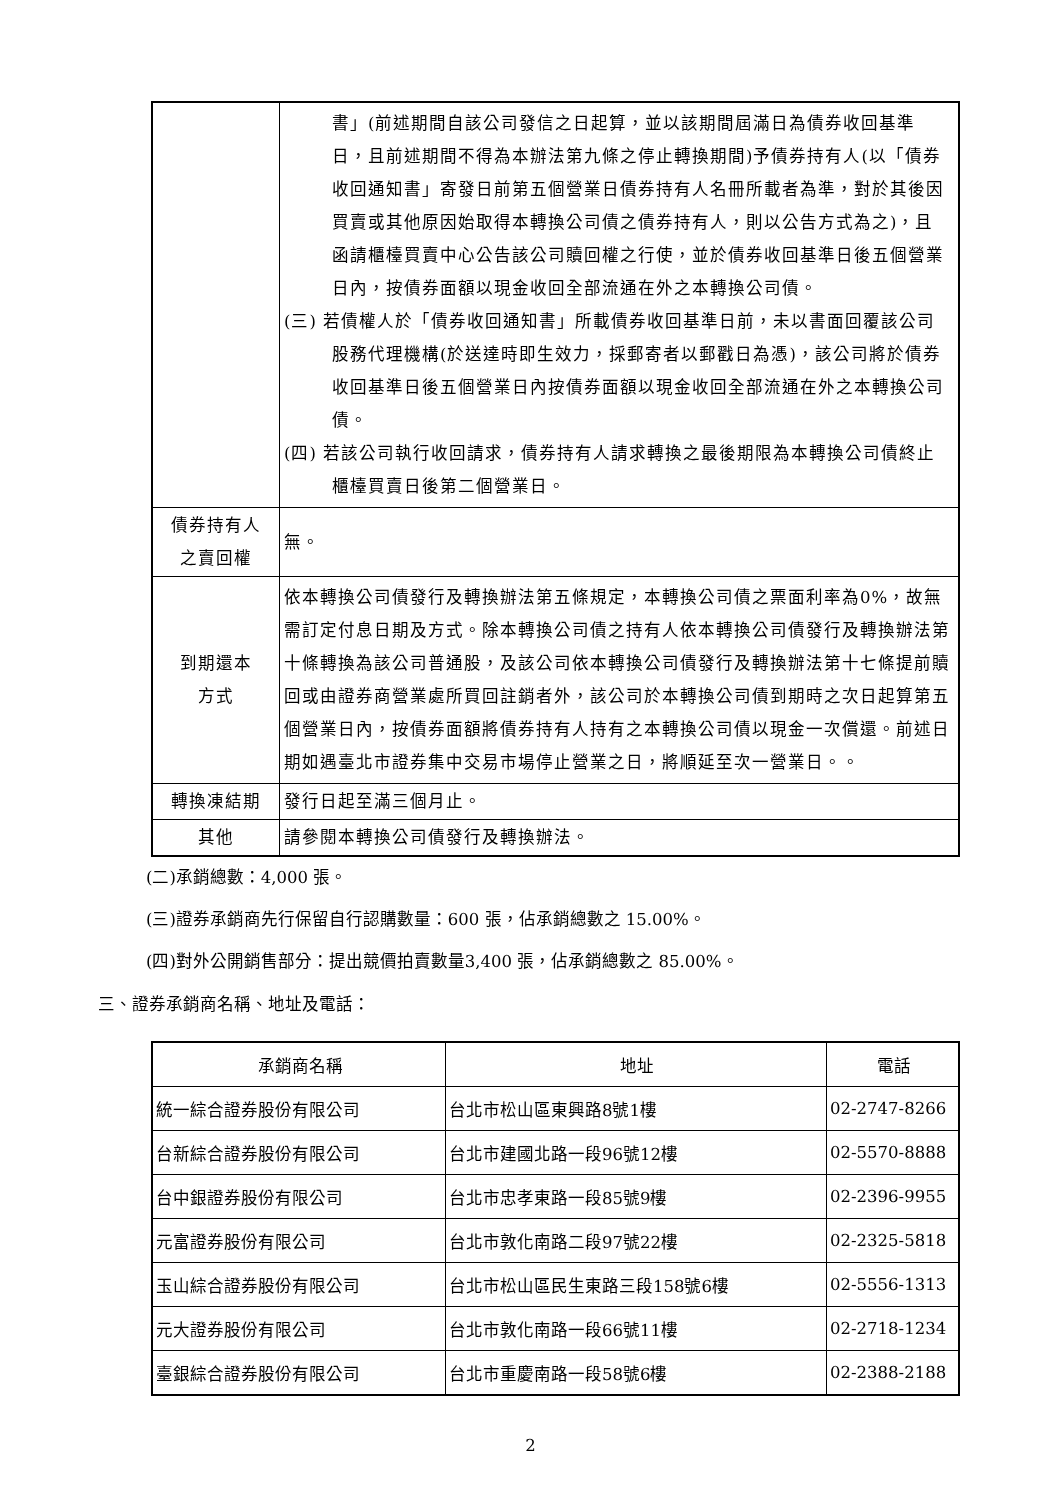| | 書」(前述期間自該公司發信之日起算，並以該期間屆滿日為債券收回基準日，且前述期間不得為本辦法第九條之停止轉換期間)予債券持有人(以「債券收回通知書」寄發日前第五個營業日債券持有人名冊所載者為準，對於其後因買賣或其他原因始取得本轉換公司債之債券持有人，則以公告方式為之)，且函請櫃檯買賣中心公告該公司贖回權之行使，並於債券收回基準日後五個營業日內，按債券面額以現金收回全部流通在外之本轉換公司債。 (三) 若債權人於「債券收回通知書」所載債券收回基準日前，未以書面回覆該公司股務代理機構(於送達時即生效力，採郵寄者以郵戳日為憑)，該公司將於債券收回基準日後五個營業日內按債券面額以現金收回全部流通在外之本轉換公司債。 (四) 若該公司執行收回請求，債券持有人請求轉換之最後期限為本轉換公司債終止櫃檯買賣日後第二個營業日。 |
| 債券持有人 之賣回權 | 無。 |
| 到期還本 方式 | 依本轉換公司債發行及轉換辦法第五條規定，本轉換公司債之票面利率為0%，故無需訂定付息日期及方式。除本轉換公司債之持有人依本轉換公司債發行及轉換辦法第十條轉換為該公司普通股，及該公司依本轉換公司債發行及轉換辦法第十七條提前贖回或由證券商營業處所買回註銷者外，該公司於本轉換公司債到期時之次日起算第五個營業日內，按債券面額將債券持有人持有之本轉換公司債以現金一次償還。前述日期如遇臺北市證券集中交易市場停止營業之日，將順延至次一營業日。。 |
| 轉換凍結期 | 發行日起至滿三個月止。 |
| 其他 | 請參閱本轉換公司債發行及轉換辦法。 |
(二)承銷總數：4,000 張。
(三)證券承銷商先行保留自行認購數量：600 張，佔承銷總數之 15.00%。
(四)對外公開銷售部分：提出競價拍賣數量3,400 張，佔承銷總數之 85.00%。
三、證券承銷商名稱、地址及電話：
| 承銷商名稱 | 地址 | 電話 |
| --- | --- | --- |
| 統一綜合證券股份有限公司 | 台北市松山區東興路8號1樓 | 02-2747-8266 |
| 台新綜合證券股份有限公司 | 台北市建國北路一段96號12樓 | 02-5570-8888 |
| 台中銀證券股份有限公司 | 台北市忠孝東路一段85號9樓 | 02-2396-9955 |
| 元富證券股份有限公司 | 台北市敦化南路二段97號22樓 | 02-2325-5818 |
| 玉山綜合證券股份有限公司 | 台北市松山區民生東路三段158號6樓 | 02-5556-1313 |
| 元大證券股份有限公司 | 台北市敦化南路一段66號11樓 | 02-2718-1234 |
| 臺銀綜合證券股份有限公司 | 台北市重慶南路一段58號6樓 | 02-2388-2188 |
2